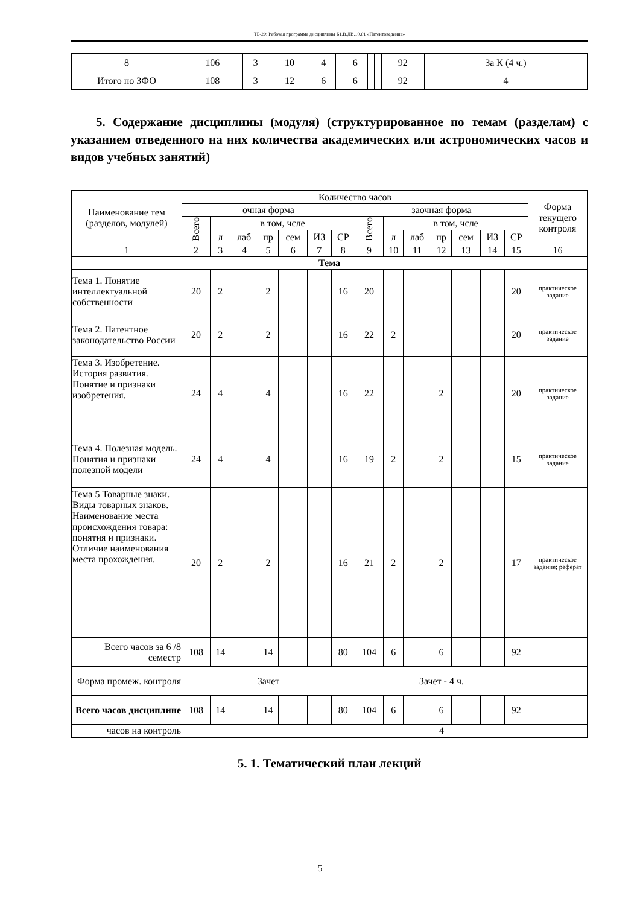ТБ-20: Рабочая программа дисциплины Б1.В.ДВ.10.01 «Патентоведение»
| 8 | 106 | 3 | 10 | 4 | | 6 | | | 92 | За К (4 ч.) |
| Итого по ЗФО | 108 | 3 | 12 | 6 | | 6 | | | 92 | 4 |
5. Содержание дисциплины (модуля) (структурированное по темам (разделам) с указанием отведенного на них количества академических или астрономических часов и видов учебных занятий)
| Наименование тем (разделов, модулей) | Количество часов | | | | | | | | | | | | | | Форма текущего контроля |
| --- | --- | --- | --- | --- | --- | --- | --- | --- | --- | --- | --- | --- | --- | --- | --- |
| | очная форма | | | | | | | заочная форма | | | | | | | |
| | Всего | в том, чсле | | | | | | Всего | в том, чсле | | | | | | |
| | | л | лаб | пр | сем | ИЗ | СР | | л | лаб | пр | сем | ИЗ | СР | |
| 1 | 2 | 3 | 4 | 5 | 6 | 7 | 8 | 9 | 10 | 11 | 12 | 13 | 14 | 15 | 16 |
| Тема | | | | | | | | | | | | | | | |
| Тема 1. Понятие интеллектуальной собственности | 20 | 2 | | 2 | | | 16 | 20 | | | | | | 20 | практическое задание |
| Тема 2. Патентное законодательство России | 20 | 2 | | 2 | | | 16 | 22 | 2 | | | | | 20 | практическое задание |
| Тема 3. Изобретение. История развития. Понятие и признаки изобретения. | 24 | 4 | | 4 | | | 16 | 22 | | | 2 | | | 20 | практическое задание |
| Тема 4. Полезная модель. Понятия и признаки полезной модели | 24 | 4 | | 4 | | | 16 | 19 | 2 | | 2 | | | 15 | практическое задание |
| Тема 5 Товарные знаки. Виды товарных знаков. Наименование места происхождения товара: понятия и признаки. Отличие наименования места прохождения. | 20 | 2 | | 2 | | | 16 | 21 | 2 | | 2 | | | 17 | практическое задание; реферат |
| Всего часов за 6 /8 семестр | 108 | 14 | | 14 | | | 80 | 104 | 6 | | 6 | | | 92 | |
| Форма промеж. контроля | Зачет | | | | | | | Зачет - 4 ч. | | | | | | | |
| Всего часов дисциплине | 108 | 14 | | 14 | | | 80 | 104 | 6 | | 6 | | | 92 | |
| часов на контроль | | | | | | | | 4 | | | | | | | |
5. 1. Тематический план лекций
5